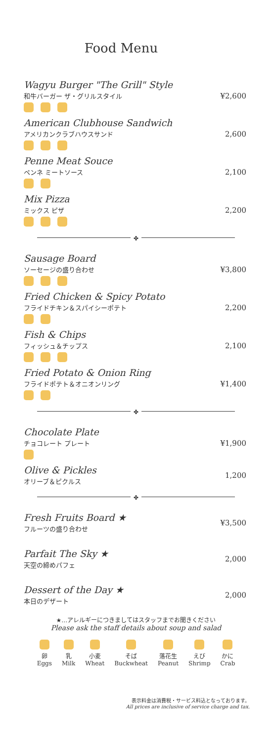Food Menu
Wagyu Burger "The Grill" Style
和牛バーガー ザ・グリルスタイル
¥2,600
American Clubhouse Sandwich
アメリカンクラブハウスサンド
2,600
Penne Meat Souce
ペンネ ミートソース
2,100
Mix Pizza
ミックス ピザ
2,200
✤
Sausage Board
ソーセージの盛り合わせ
¥3,800
Fried Chicken & Spicy Potato
フライドチキン＆スパイシーポテト
2,200
Fish & Chips
フィッシュ＆チップス
2,100
Fried Potato & Onion Ring
フライドポテト＆オニオンリング
¥1,400
✤
Chocolate Plate
チョコレート プレート
¥1,900
Olive & Pickles
オリーブ＆ピクルス
1,200
✤
Fresh Fruits Board ★
フルーツの盛り合わせ
¥3,500
Parfait The Sky ★
天空の締めパフェ
2,000
Dessert of the Day ★
本日のデザート
2,000
★…アレルギーにつきましてはスタッフまでお聞きください
Please ask the staff details about soup and salad
卵
Eggs
乳
Milk
小麦
Wheat
そば
Buckwheat
落花生
Peanut
えび
Shrimp
かに
Crab
表示料金は消費税・サービス料込となっております。
All prices are inclusive of service charge and tax.